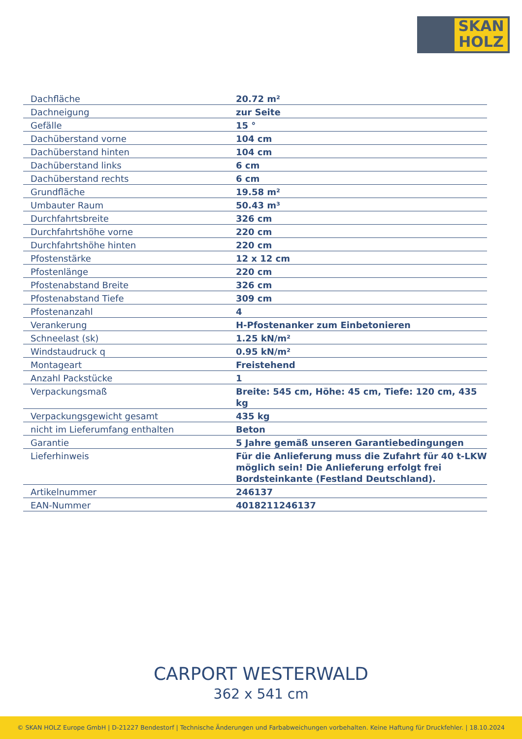SKAN
HOLZ
| Dachfläche | 20.72 m² |
| Dachneigung | zur Seite |
| Gefälle | 15 ° |
| Dachüberstand vorne | 104 cm |
| Dachüberstand hinten | 104 cm |
| Dachüberstand links | 6 cm |
| Dachüberstand rechts | 6 cm |
| Grundfläche | 19.58 m² |
| Umbauter Raum | 50.43 m³ |
| Durchfahrtsbreite | 326 cm |
| Durchfahrtshöhe vorne | 220 cm |
| Durchfahrtshöhe hinten | 220 cm |
| Pfostenstärke | 12 x 12 cm |
| Pfostenlänge | 220 cm |
| Pfostenabstand Breite | 326 cm |
| Pfostenabstand Tiefe | 309 cm |
| Pfostenanzahl | 4 |
| Verankerung | H-Pfostenanker zum Einbetonieren |
| Schneelast (sk) | 1.25 kN/m² |
| Windstaudruck q | 0.95 kN/m² |
| Montageart | Freistehend |
| Anzahl Packstücke | 1 |
| Verpackungsmaß | Breite: 545 cm, Höhe: 45 cm, Tiefe: 120 cm, 435 kg |
| Verpackungsgewicht gesamt | 435 kg |
| nicht im Lieferumfang enthalten | Beton |
| Garantie | 5 Jahre gemäß unseren Garantiebedingungen |
| Lieferhinweis | Für die Anlieferung muss die Zufahrt für 40 t-LKW möglich sein! Die Anlieferung erfolgt frei Bordsteinkante (Festland Deutschland). |
| Artikelnummer | 246137 |
| EAN-Nummer | 4018211246137 |
CARPORT WESTERWALD
362 x 541 cm
© SKAN HOLZ Europe GmbH | D-21227 Bendestorf | Technische Änderungen und Farbabweichungen vorbehalten. Keine Haftung für Druckfehler. | 18.10.2024